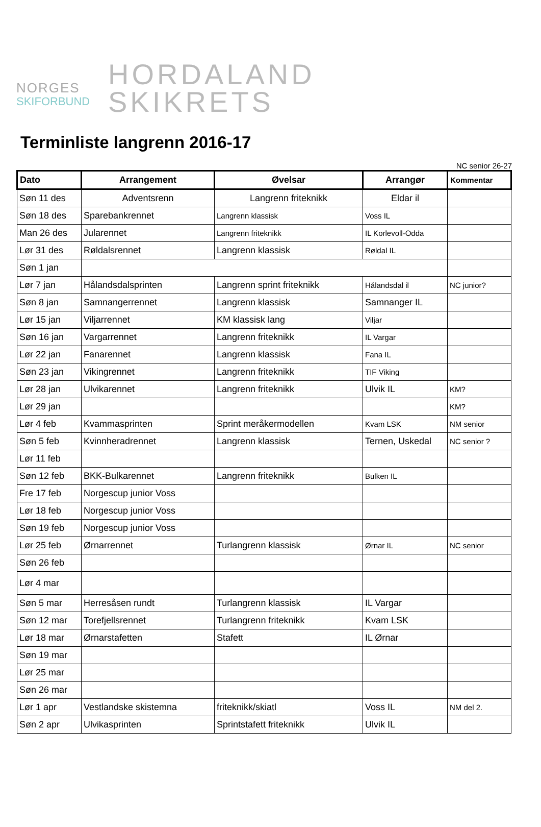NORGES
SKIFORBUND
HORDALAND
SKIKRETS
Terminliste langrenn 2016-17
NC senior 26-27
| Dato | Arrangement | Øvelsar | Arrangør | Kommentar |
| --- | --- | --- | --- | --- |
| Søn 11 des | Adventsrenn | Langrenn friteknikk | Eldar il | |
| Søn 18 des | Sparebankrennet | Langrenn klassisk | Voss IL | |
| Man 26 des | Jularennet | Langrenn friteknikk | IL Korlevoll-Odda | |
| Lør 31 des | Røldalsrennet | Langrenn klassisk | Røldal IL | |
| Søn 1 jan | | | | |
| Lør 7 jan | Hålandsdalsprinten | Langrenn sprint friteknikk | Hålandsdal il | NC junior? |
| Søn 8 jan | Samnangerrennet | Langrenn klassisk | Samnanger IL | |
| Lør 15 jan | Viljarrennet | KM klassisk lang | Viljar | |
| Søn 16 jan | Vargarrennet | Langrenn friteknikk | IL Vargar | |
| Lør 22 jan | Fanarennet | Langrenn klassisk | Fana IL | |
| Søn 23 jan | Vikingrennet | Langrenn friteknikk | TIF Viking | |
| Lør 28 jan | Ulvikarennet | Langrenn friteknikk | Ulvik IL | KM? |
| Lør 29 jan | | | | KM? |
| Lør 4 feb | Kvammasprinten | Sprint meråkermodellen | Kvam LSK | NM senior |
| Søn 5 feb | Kvinnheradrennet | Langrenn klassisk | Ternen, Uskedal | NC senior ? |
| Lør 11 feb | | | | |
| Søn 12 feb | BKK-Bulkarennet | Langrenn friteknikk | Bulken IL | |
| Fre 17 feb | Norgescup junior Voss | | | |
| Lør 18 feb | Norgescup junior Voss | | | |
| Søn 19 feb | Norgescup junior Voss | | | |
| Lør 25 feb | Ørnarrennet | Turlangrenn klassisk | Ørnar IL | NC senior |
| Søn 26 feb | | | | |
| Lør 4 mar | | | | |
| Søn 5 mar | Herresåsen rundt | Turlangrenn klassisk | IL Vargar | |
| Søn 12 mar | Torefjellsrennet | Turlangrenn friteknikk | Kvam LSK | |
| Lør 18 mar | Ørnarstafetten | Stafett | IL Ørnar | |
| Søn 19 mar | | | | |
| Lør 25 mar | | | | |
| Søn 26 mar | | | | |
| Lør 1 apr | Vestlandske skistemna | friteknikk/skiatl | Voss IL | NM del 2. |
| Søn 2 apr | Ulvikasprinten | Sprintstafett friteknikk | Ulvik IL | |